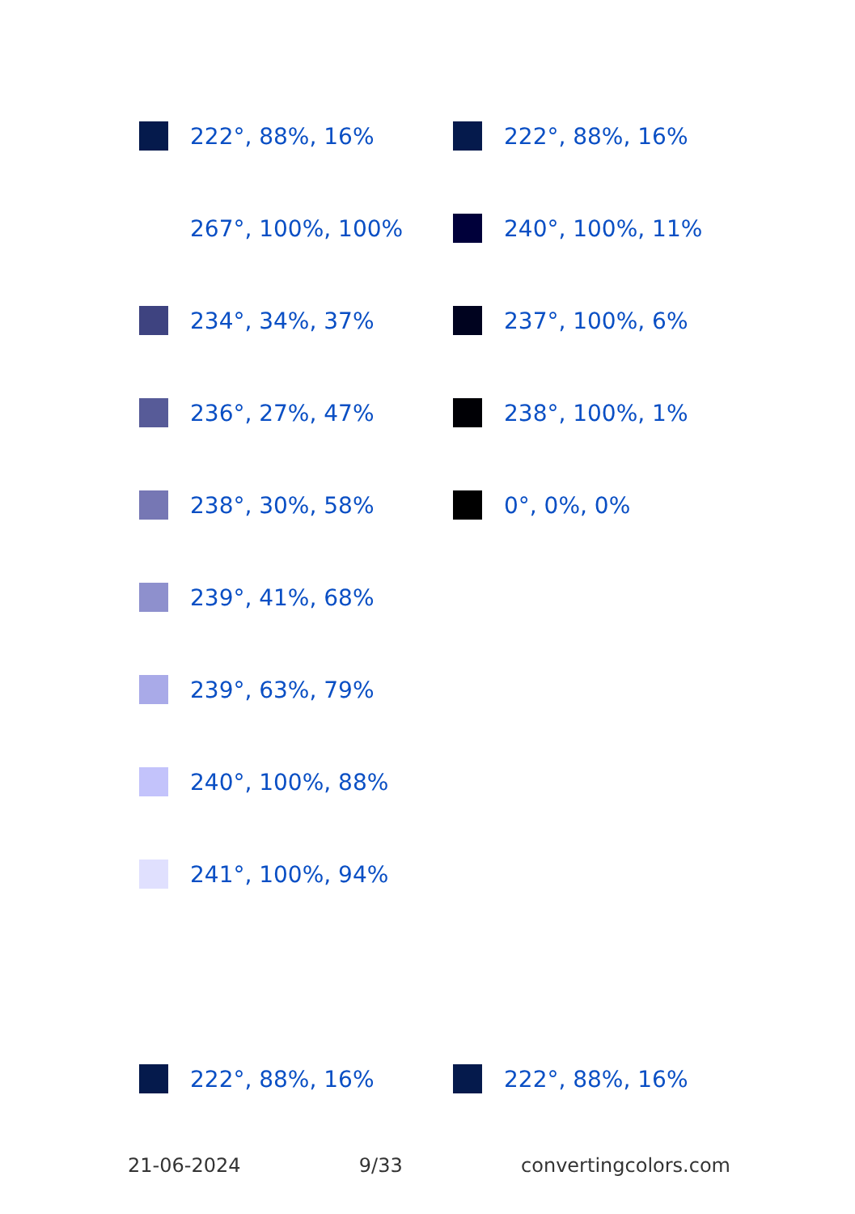222°, 88%, 16% 222°, 88%, 16%
267°, 100%, 100% 240°, 100%, 11%
234°, 34%, 37% 237°, 100%, 6%
236°, 27%, 47% 238°, 100%, 1%
238°, 30%, 58% 0°, 0%, 0%
239°, 41%, 68%
239°, 63%, 79%
240°, 100%, 88%
241°, 100%, 94%
222°, 88%, 16% 222°, 88%, 16%
21-06-2024 9/33 convertingcolors.com